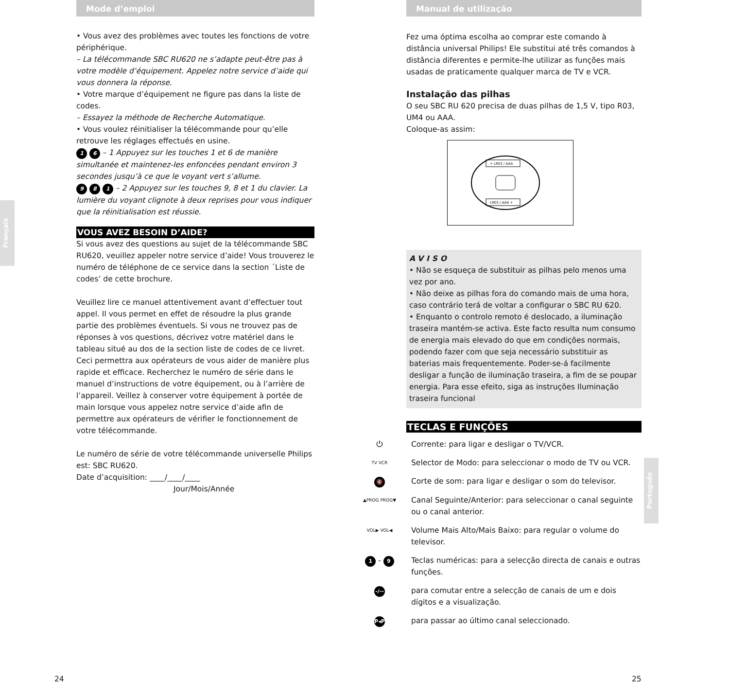Mode d’emploi
• Vous avez des problèmes avec toutes les fonctions de votre périphérique.
– La télécommande SBC RU620 ne s’adapte peut-être pas à votre modèle d’équipement. Appelez notre service d’aide qui vous donnera la réponse.
• Votre marque d’équipement ne figure pas dans la liste de codes.
– Essayez la méthode de Recherche Automatique.
• Vous voulez réinitialiser la télécommande pour qu’elle retrouve les réglages effectués en usine.
1 6 – 1 Appuyez sur les touches 1 et 6 de manière simultanée et maintenez-les enfoncées pendant environ 3 secondes jusqu’à ce que le voyant vert s’allume.
9 8 1 – 2 Appuyez sur les touches 9, 8 et 1 du clavier. La lumière du voyant clignote à deux reprises pour vous indiquer que la réinitialisation est réussie.
VOUS AVEZ BESOIN D’AIDE?
Si vous avez des questions au sujet de la télécommande SBC RU620, veuillez appeler notre service d’aide! Vous trouverez le numéro de téléphone de ce service dans la section ´Liste de codes’ de cette brochure.
Veuillez lire ce manuel attentivement avant d’effectuer tout appel. Il vous permet en effet de résoudre la plus grande partie des problèmes éventuels. Si vous ne trouvez pas de réponses à vos questions, décrivez votre matériel dans le tableau situé au dos de la section liste de codes de ce livret. Ceci permettra aux opérateurs de vous aider de manière plus rapide et efficace. Recherchez le numéro de série dans le manuel d’instructions de votre équipement, ou à l’arrière de l’appareil. Veillez à conserver votre équipement à portée de main lorsque vous appelez notre service d’aide afin de permettre aux opérateurs de vérifier le fonctionnement de votre télécommande.
Le numéro de série de votre télécommande universelle Philips est: SBC RU620.
Date d’acquisition: ____/____/____
Jour/Mois/Année
Français
24
Manual de utilização
Fez uma óptima escolha ao comprar este comando à distância universal Philips! Ele substitui até três comandos à distância diferentes e permite-lhe utilizar as funções mais usadas de praticamente qualquer marca de TV e VCR.
Instalação das pilhas
O seu SBC RU 620 precisa de duas pilhas de 1,5 V, tipo R03, UM4 ou AAA.
Coloque-as assim:
+ LR03 / AAA
LR03 / AAA +
AVISO
• Não se esqueça de substituir as pilhas pelo menos uma vez por ano.
• Não deixe as pilhas fora do comando mais de uma hora, caso contrário terá de voltar a configurar o SBC RU 620.
• Enquanto o controlo remoto é deslocado, a iluminação traseira mantém-se activa. Este facto resulta num consumo de energia mais elevado do que em condições normais, podendo fazer com que seja necessário substituir as baterias mais frequentemente. Poder-se-á facilmente desligar a função de iluminação traseira, a fim de se poupar energia. Para esse efeito, siga as instruções Iluminação traseira funcional
TECLAS E FUNÇÕES
⏻ Corrente: para ligar e desligar o TV/VCR.
TV VCR
Selector de Modo: para seleccionar o modo de TV ou VCR.
🔇
Corte de som: para ligar e desligar o som do televisor.
▲PROG PROG▼
Canal Seguinte/Anterior: para seleccionar o canal seguinte ou o canal anterior.
VOL▶ VOL◀
Volume Mais Alto/Mais Baixo: para regular o volume do televisor.
1 - 9
Teclas numéricas: para a selecção directa de canais e outras funções.
-/--
para comutar entre a selecção de canais de um e dois dígitos e a visualização.
P◂P
para passar ao último canal seleccionado.
Português
25